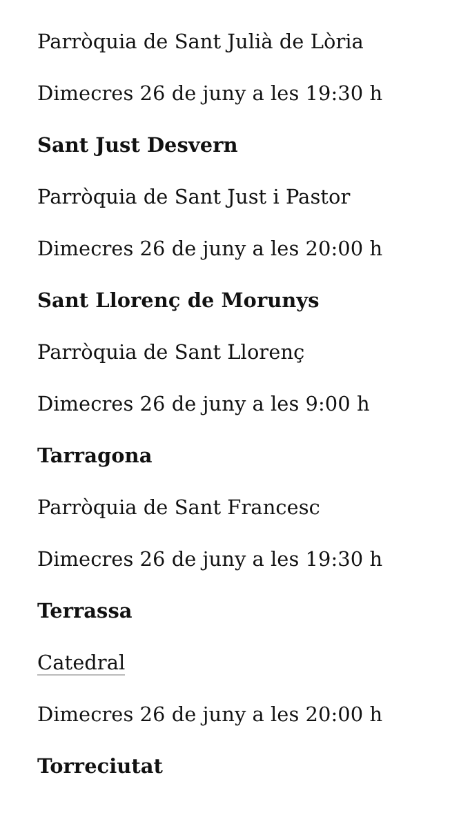Parròquia de Sant Julià de Lòria
Dimecres 26 de juny a les 19:30 h
Sant Just Desvern
Parròquia de Sant Just i Pastor
Dimecres 26 de juny a les 20:00 h
Sant Llorenç de Morunys
Parròquia de Sant Llorenç
Dimecres 26 de juny a les 9:00 h
Tarragona
Parròquia de Sant Francesc
Dimecres 26 de juny a les 19:30 h
Terrassa
Catedral
Dimecres 26 de juny a les 20:00 h
Torreciutat